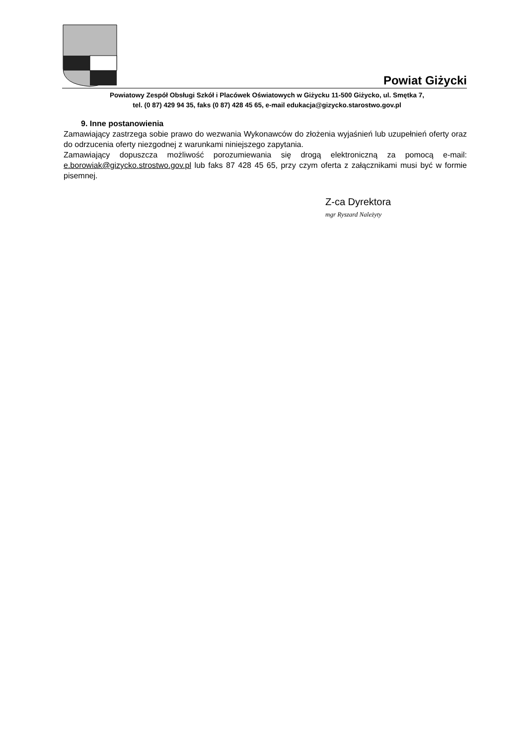Powiat Giżycki
Powiatowy Zespół Obsługi Szkół i Placówek Oświatowych w Giżycku 11-500 Giżycko, ul. Smętka 7,
tel. (0 87) 429 94 35, faks (0 87) 428 45 65, e-mail edukacja@gizycko.starostwo.gov.pl
9. Inne postanowienia
Zamawiający zastrzega sobie prawo do wezwania Wykonawców do złożenia wyjaśnień lub uzupełnień oferty oraz do odrzucenia oferty niezgodnej z warunkami niniejszego zapytania.
Zamawiający dopuszcza możliwość porozumiewania się drogą elektroniczną za pomocą e-mail: e.borowiak@gizycko.strostwo.gov.pl lub faks 87 428 45 65, przy czym oferta z załącznikami musi być w formie pisemnej.
Z-ca Dyrektora
mgr Ryszard Należyty